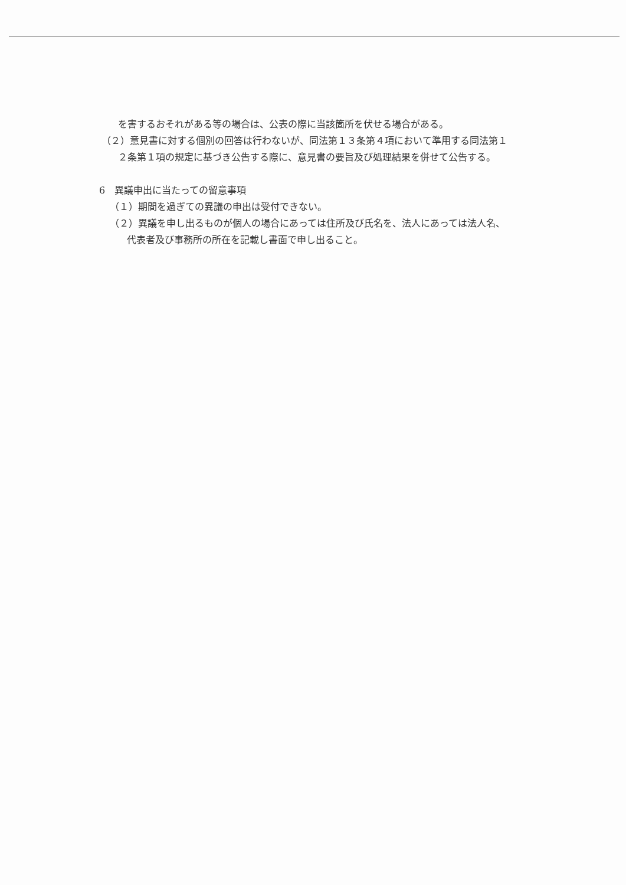を害するおそれがある等の場合は、公表の際に当該箇所を伏せる場合がある。
（２）意見書に対する個別の回答は行わないが、同法第１３条第４項において準用する同法第１
２条第１項の規定に基づき公告する際に、意見書の要旨及び処理結果を併せて公告する。
6　異議申出に当たっての留意事項
（１）期間を過ぎての異議の申出は受付できない。
（２）異議を申し出るものが個人の場合にあっては住所及び氏名を、法人にあっては法人名、
代表者及び事務所の所在を記載し書面で申し出ること。